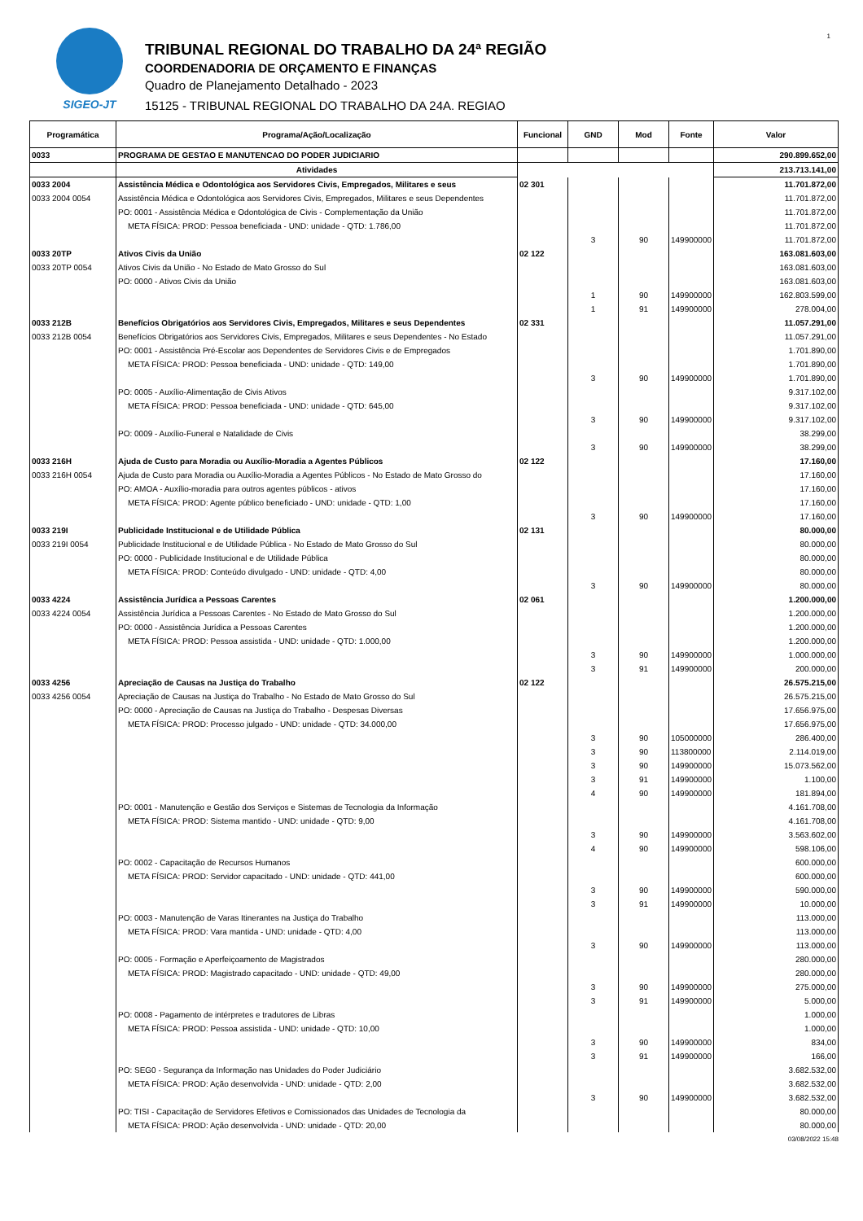1
SIGEO-JT
TRIBUNAL REGIONAL DO TRABALHO DA 24ª REGIÃO
COORDENADORIA DE ORÇAMENTO E FINANÇAS
Quadro de Planejamento Detalhado - 2023
15125 - TRIBUNAL REGIONAL DO TRABALHO DA 24A. REGIAO
| Programática | Programa/Ação/Localização | Funcional | GND | Mod | Fonte | Valor |
| --- | --- | --- | --- | --- | --- | --- |
| 0033 | PROGRAMA DE GESTAO E MANUTENCAO DO PODER JUDICIARIO | | | | | 290.899.652,00 |
| | Atividades | | | | | 213.713.141,00 |
| 0033 2004 | Assistência Médica e Odontológica aos Servidores Civis, Empregados, Militares e seus | 02 301 | | | | 11.701.872,00 |
| 0033 2004 0054 | Assistência Médica e Odontológica aos Servidores Civis, Empregados, Militares e seus Dependentes | | | | | 11.701.872,00 |
| | PO: 0001 - Assistência Médica e Odontológica de Civis - Complementação da União | | | | | 11.701.872,00 |
| | META FÍSICA: PROD: Pessoa beneficiada - UND: unidade - QTD: 1.786,00 | | | | | 11.701.872,00 |
| | | | 3 | 90 | 149900000 | 11.701.872,00 |
| 0033 20TP | Ativos Civis da União | 02 122 | | | | 163.081.603,00 |
| 0033 20TP 0054 | Ativos Civis da União - No Estado de Mato Grosso do Sul | | | | | 163.081.603,00 |
| | PO: 0000 - Ativos Civis da União | | | | | 163.081.603,00 |
| | | | 1 | 90 | 149900000 | 162.803.599,00 |
| | | | 1 | 91 | 149900000 | 278.004,00 |
| 0033 212B | Benefícios Obrigatórios aos Servidores Civis, Empregados, Militares e seus Dependentes | 02 331 | | | | 11.057.291,00 |
| 0033 212B 0054 | Benefícios Obrigatórios aos Servidores Civis, Empregados, Militares e seus Dependentes - No Estado | | | | | 11.057.291,00 |
| | PO: 0001 - Assistência Pré-Escolar aos Dependentes de Servidores Civis e de Empregados | | | | | 1.701.890,00 |
| | META FÍSICA: PROD: Pessoa beneficiada - UND: unidade - QTD: 149,00 | | | | | 1.701.890,00 |
| | | | 3 | 90 | 149900000 | 1.701.890,00 |
| | PO: 0005 - Auxílio-Alimentação de Civis Ativos | | | | | 9.317.102,00 |
| | META FÍSICA: PROD: Pessoa beneficiada - UND: unidade - QTD: 645,00 | | | | | 9.317.102,00 |
| | | | 3 | 90 | 149900000 | 9.317.102,00 |
| | PO: 0009 - Auxílio-Funeral e Natalidade de Civis | | | | | 38.299,00 |
| | | | 3 | 90 | 149900000 | 38.299,00 |
| 0033 216H | Ajuda de Custo para Moradia ou Auxílio-Moradia a Agentes Públicos | 02 122 | | | | 17.160,00 |
| 0033 216H 0054 | Ajuda de Custo para Moradia ou Auxílio-Moradia a Agentes Públicos - No Estado de Mato Grosso do | | | | | 17.160,00 |
| | PO: AMOA - Auxílio-moradia para outros agentes públicos - ativos | | | | | 17.160,00 |
| | META FÍSICA: PROD: Agente público beneficiado - UND: unidade - QTD: 1,00 | | | | | 17.160,00 |
| | | | 3 | 90 | 149900000 | 17.160,00 |
| 0033 219I | Publicidade Institucional e de Utilidade Pública | 02 131 | | | | 80.000,00 |
| 0033 219I 0054 | Publicidade Institucional e de Utilidade Pública - No Estado de Mato Grosso do Sul | | | | | 80.000,00 |
| | PO: 0000 - Publicidade Institucional e de Utilidade Pública | | | | | 80.000,00 |
| | META FÍSICA: PROD: Conteúdo divulgado - UND: unidade - QTD: 4,00 | | | | | 80.000,00 |
| | | | 3 | 90 | 149900000 | 80.000,00 |
| 0033 4224 | Assistência Jurídica a Pessoas Carentes | 02 061 | | | | 1.200.000,00 |
| 0033 4224 0054 | Assistência Jurídica a Pessoas Carentes - No Estado de Mato Grosso do Sul | | | | | 1.200.000,00 |
| | PO: 0000 - Assistência Jurídica a Pessoas Carentes | | | | | 1.200.000,00 |
| | META FÍSICA: PROD: Pessoa assistida - UND: unidade - QTD: 1.000,00 | | | | | 1.200.000,00 |
| | | | 3 | 90 | 149900000 | 1.000.000,00 |
| | | | 3 | 91 | 149900000 | 200.000,00 |
| 0033 4256 | Apreciação de Causas na Justiça do Trabalho | 02 122 | | | | 26.575.215,00 |
| 0033 4256 0054 | Apreciação de Causas na Justiça do Trabalho - No Estado de Mato Grosso do Sul | | | | | 26.575.215,00 |
| | PO: 0000 - Apreciação de Causas na Justiça do Trabalho - Despesas Diversas | | | | | 17.656.975,00 |
| | META FÍSICA: PROD: Processo julgado - UND: unidade - QTD: 34.000,00 | | | | | 17.656.975,00 |
| | | | 3 | 90 | 105000000 | 286.400,00 |
| | | | 3 | 90 | 113800000 | 2.114.019,00 |
| | | | 3 | 90 | 149900000 | 15.073.562,00 |
| | | | 3 | 91 | 149900000 | 1.100,00 |
| | | | 4 | 90 | 149900000 | 181.894,00 |
| | PO: 0001 - Manutenção e Gestão dos Serviços e Sistemas de Tecnologia da Informação | | | | | 4.161.708,00 |
| | META FÍSICA: PROD: Sistema mantido - UND: unidade - QTD: 9,00 | | | | | 4.161.708,00 |
| | | | 3 | 90 | 149900000 | 3.563.602,00 |
| | | | 4 | 90 | 149900000 | 598.106,00 |
| | PO: 0002 - Capacitação de Recursos Humanos | | | | | 600.000,00 |
| | META FÍSICA: PROD: Servidor capacitado - UND: unidade - QTD: 441,00 | | | | | 600.000,00 |
| | | | 3 | 90 | 149900000 | 590.000,00 |
| | | | 3 | 91 | 149900000 | 10.000,00 |
| | PO: 0003 - Manutenção de Varas Itinerantes na Justiça do Trabalho | | | | | 113.000,00 |
| | META FÍSICA: PROD: Vara mantida - UND: unidade - QTD: 4,00 | | | | | 113.000,00 |
| | | | 3 | 90 | 149900000 | 113.000,00 |
| | PO: 0005 - Formação e Aperfeiçoamento de Magistrados | | | | | 280.000,00 |
| | META FÍSICA: PROD: Magistrado capacitado - UND: unidade - QTD: 49,00 | | | | | 280.000,00 |
| | | | 3 | 90 | 149900000 | 275.000,00 |
| | | | 3 | 91 | 149900000 | 5.000,00 |
| | PO: 0008 - Pagamento de intérpretes e tradutores de Libras | | | | | 1.000,00 |
| | META FÍSICA: PROD: Pessoa assistida - UND: unidade - QTD: 10,00 | | | | | 1.000,00 |
| | | | 3 | 90 | 149900000 | 834,00 |
| | | | 3 | 91 | 149900000 | 166,00 |
| | PO: SEG0 - Segurança da Informação nas Unidades do Poder Judiciário | | | | | 3.682.532,00 |
| | META FÍSICA: PROD: Ação desenvolvida - UND: unidade - QTD: 2,00 | | | | | 3.682.532,00 |
| | | | 3 | 90 | 149900000 | 3.682.532,00 |
| | PO: TISI - Capacitação de Servidores Efetivos e Comissionados das Unidades de Tecnologia da | | | | | 80.000,00 |
| | META FÍSICA: PROD: Ação desenvolvida - UND: unidade - QTD: 20,00 | | | | | 80.000,00 |
03/08/2022 15:48